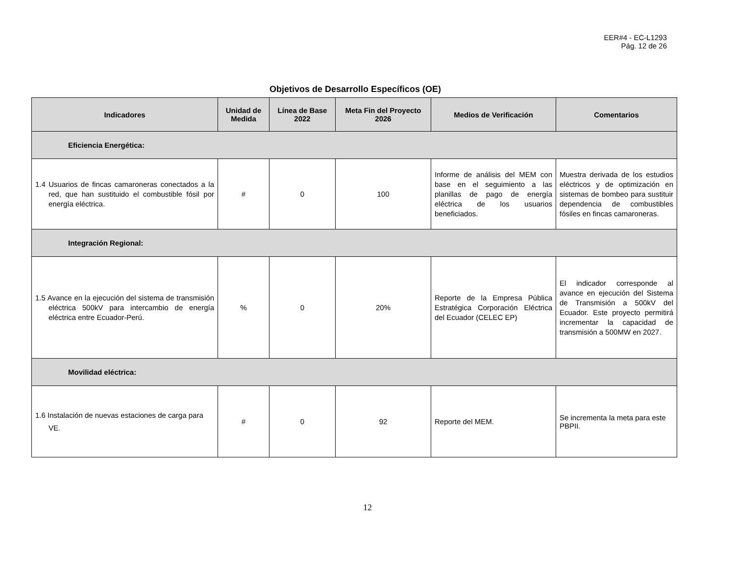EER#4 - EC-L1293
Pág. 12 de 26
Objetivos de Desarrollo Específicos (OE)
| Indicadores | Unidad de Medida | Línea de Base 2022 | Meta Fin del Proyecto 2026 | Medios de Verificación | Comentarios |
| --- | --- | --- | --- | --- | --- |
| Eficiencia Energética: | | | | | |
| 1.4 Usuarios de fincas camaroneras conectados a la red, que han sustituido el combustible fósil por energía eléctrica. | # | 0 | 100 | Informe de análisis del MEM con base en el seguimiento a las planillas de pago de energía eléctrica de los usuarios beneficiados. | Muestra derivada de los estudios eléctricos y de optimización en sistemas de bombeo para sustituir dependencia de combustibles fósiles en fincas camaroneras. |
| Integración Regional: | | | | | |
| 1.5 Avance en la ejecución del sistema de transmisión eléctrica 500kV para intercambio de energía eléctrica entre Ecuador-Perú. | % | 0 | 20% | Reporte de la Empresa Pública Estratégica Corporación Eléctrica del Ecuador (CELEC EP) | El indicador corresponde al avance en ejecución del Sistema de Transmisión a 500kV del Ecuador. Este proyecto permitirá incrementar la capacidad de transmisión a 500MW en 2027. |
| Movilidad eléctrica: | | | | | |
| 1.6 Instalación de nuevas estaciones de carga para VE. | # | 0 | 92 | Reporte del MEM. | Se incrementa la meta para este PBPII. |
12